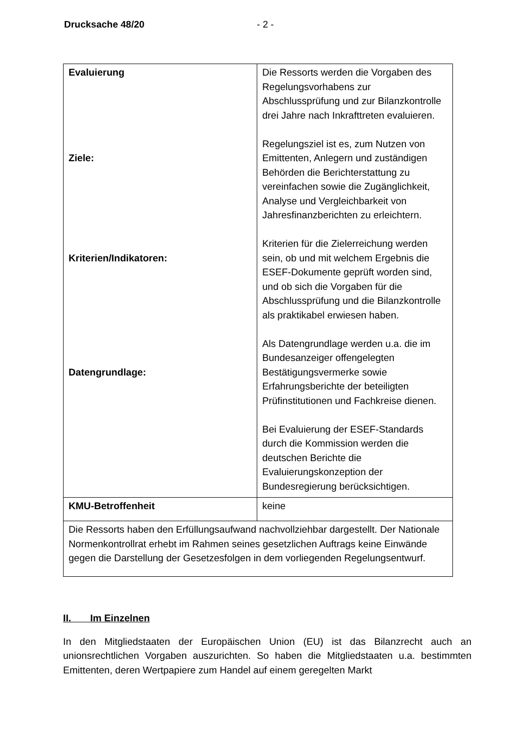Drucksache 48/20 - 2 -
| Evaluierung Ziele: Kriterien/Indikatoren: Datengrundlage: | Die Ressorts werden die Vorgaben des Regelungsvorhabens zur Abschlussprüfung und zur Bilanzkontrolle drei Jahre nach Inkrafttreten evaluieren. Regelungsziel ist es, zum Nutzen von Emittenten, Anlegern und zuständigen Behörden die Berichterstattung zu vereinfachen sowie die Zugänglichkeit, Analyse und Vergleichbarkeit von Jahresfinanzberichten zu erleichtern. Kriterien für die Zielerreichung werden sein, ob und mit welchem Ergebnis die ESEF-Dokumente geprüft worden sind, und ob sich die Vorgaben für die Abschlussprüfung und die Bilanzkontrolle als praktikabel erwiesen haben. Als Datengrundlage werden u.a. die im Bundesanzeiger offengelegten Bestätigungsvermerke sowie Erfahrungsberichte der beteiligten Prüfinstitutionen und Fachkreise dienen. Bei Evaluierung der ESEF-Standards durch die Kommission werden die deutschen Berichte die Evaluierungskonzeption der Bundesregierung berücksichtigen. |
| KMU-Betroffenheit | keine |
| Die Ressorts haben den Erfüllungsaufwand nachvollziehbar dargestellt. Der Nationale Normenkontrollrat erhebt im Rahmen seines gesetzlichen Auftrags keine Einwände gegen die Darstellung der Gesetzesfolgen in dem vorliegenden Regelungsentwurf. | |
II. Im Einzelnen
In den Mitgliedstaaten der Europäischen Union (EU) ist das Bilanzrecht auch an unionsrechtlichen Vorgaben auszurichten. So haben die Mitgliedstaaten u.a. bestimmten Emittenten, deren Wertpapiere zum Handel auf einem geregelten Markt